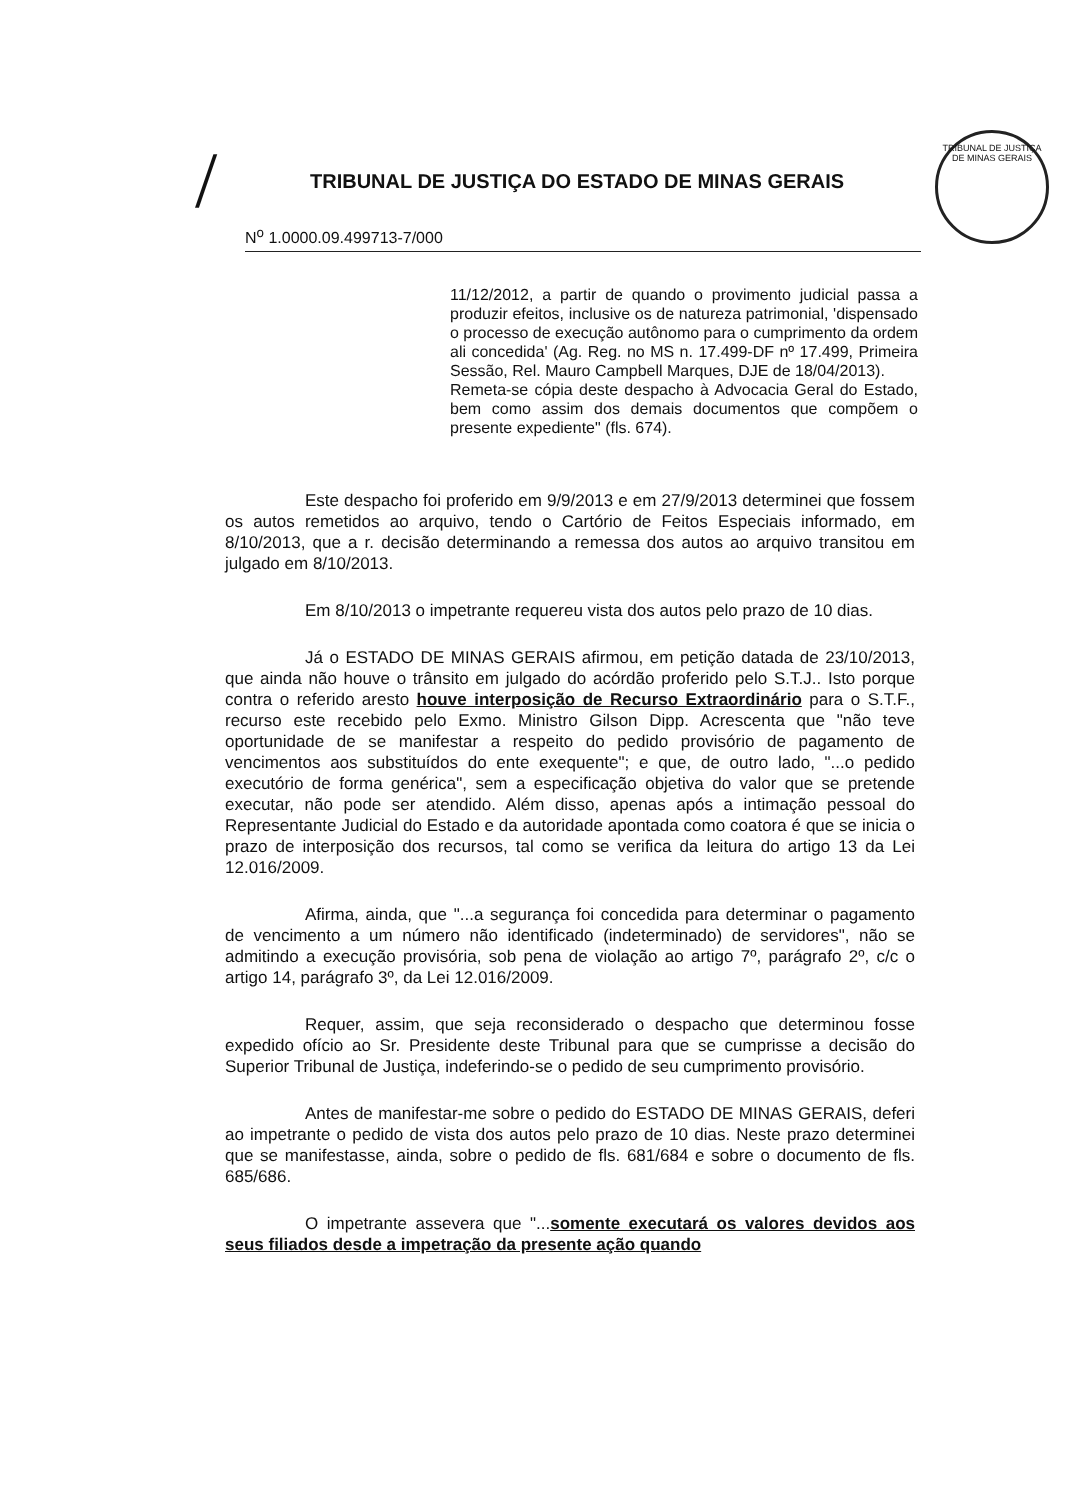/
TRIBUNAL DE JUSTIÇA DO ESTADO DE MINAS GERAIS
TRIBUNAL DE JUSTIÇA DE MINAS GERAIS
N<sup>o</sup> 1.0000.09.499713-7/000
11/12/2012, a partir de quando o provimento judicial passa a produzir efeitos, inclusive os de natureza patrimonial, 'dispensado o processo de execução autônomo para o cumprimento da ordem ali concedida' (Ag. Reg. no MS n. 17.499-DF nº 17.499, Primeira Sessão, Rel. Mauro Campbell Marques, DJE de 18/04/2013).
Remeta-se cópia deste despacho à Advocacia Geral do Estado, bem como assim dos demais documentos que compõem o presente expediente" (fls. 674).
Este despacho foi proferido em 9/9/2013 e em 27/9/2013 determinei que fossem os autos remetidos ao arquivo, tendo o Cartório de Feitos Especiais informado, em 8/10/2013, que a r. decisão determinando a remessa dos autos ao arquivo transitou em julgado em 8/10/2013.
Em 8/10/2013 o impetrante requereu vista dos autos pelo prazo de 10 dias.
Já o ESTADO DE MINAS GERAIS afirmou, em petição datada de 23/10/2013, que ainda não houve o trânsito em julgado do acórdão proferido pelo S.T.J.. Isto porque contra o referido aresto houve interposição de Recurso Extraordinário para o S.T.F., recurso este recebido pelo Exmo. Ministro Gilson Dipp. Acrescenta que "não teve oportunidade de se manifestar a respeito do pedido provisório de pagamento de vencimentos aos substituídos do ente exequente"; e que, de outro lado, "...o pedido executório de forma genérica", sem a especificação objetiva do valor que se pretende executar, não pode ser atendido. Além disso, apenas após a intimação pessoal do Representante Judicial do Estado e da autoridade apontada como coatora é que se inicia o prazo de interposição dos recursos, tal como se verifica da leitura do artigo 13 da Lei 12.016/2009.
Afirma, ainda, que "...a segurança foi concedida para determinar o pagamento de vencimento a um número não identificado (indeterminado) de servidores", não se admitindo a execução provisória, sob pena de violação ao artigo 7º, parágrafo 2º, c/c o artigo 14, parágrafo 3º, da Lei 12.016/2009.
Requer, assim, que seja reconsiderado o despacho que determinou fosse expedido ofício ao Sr. Presidente deste Tribunal para que se cumprisse a decisão do Superior Tribunal de Justiça, indeferindo-se o pedido de seu cumprimento provisório.
Antes de manifestar-me sobre o pedido do ESTADO DE MINAS GERAIS, deferi ao impetrante o pedido de vista dos autos pelo prazo de 10 dias. Neste prazo determinei que se manifestasse, ainda, sobre o pedido de fls. 681/684 e sobre o documento de fls. 685/686.
O impetrante assevera que "...somente executará os valores devidos aos seus filiados desde a impetração da presente ação quando